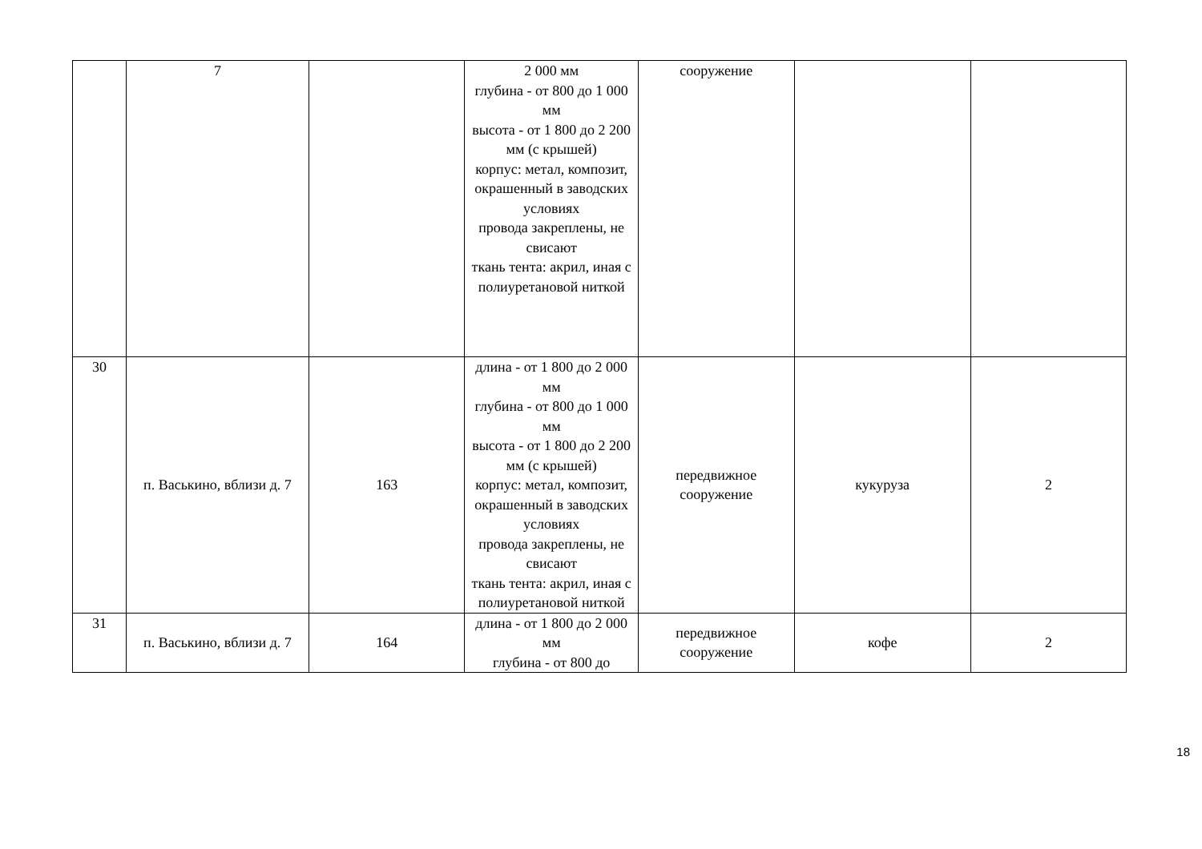| | 7 | | 2 000 мм глубина - от 800 до 1 000 мм высота - от 1 800 до 2 200 мм (с крышей) корпус: метал, композит, окрашенный в заводских условиях провода закреплены, не свисают ткань тента: акрил, иная с полиуретановой ниткой | сооружение | | |
| 30 | п. Васькино, вблизи д. 7 | 163 | длина - от 1 800 до 2 000 мм глубина - от 800 до 1 000 мм высота - от 1 800 до 2 200 мм (с крышей) корпус: метал, композит, окрашенный в заводских условиях провода закреплены, не свисают ткань тента: акрил, иная с полиуретановой ниткой | передвижное сооружение | кукуруза | 2 |
| 31 | п. Васькино, вблизи д. 7 | 164 | длина - от 1 800 до 2 000 мм глубина - от 800 до | передвижное сооружение | кофе | 2 |
18